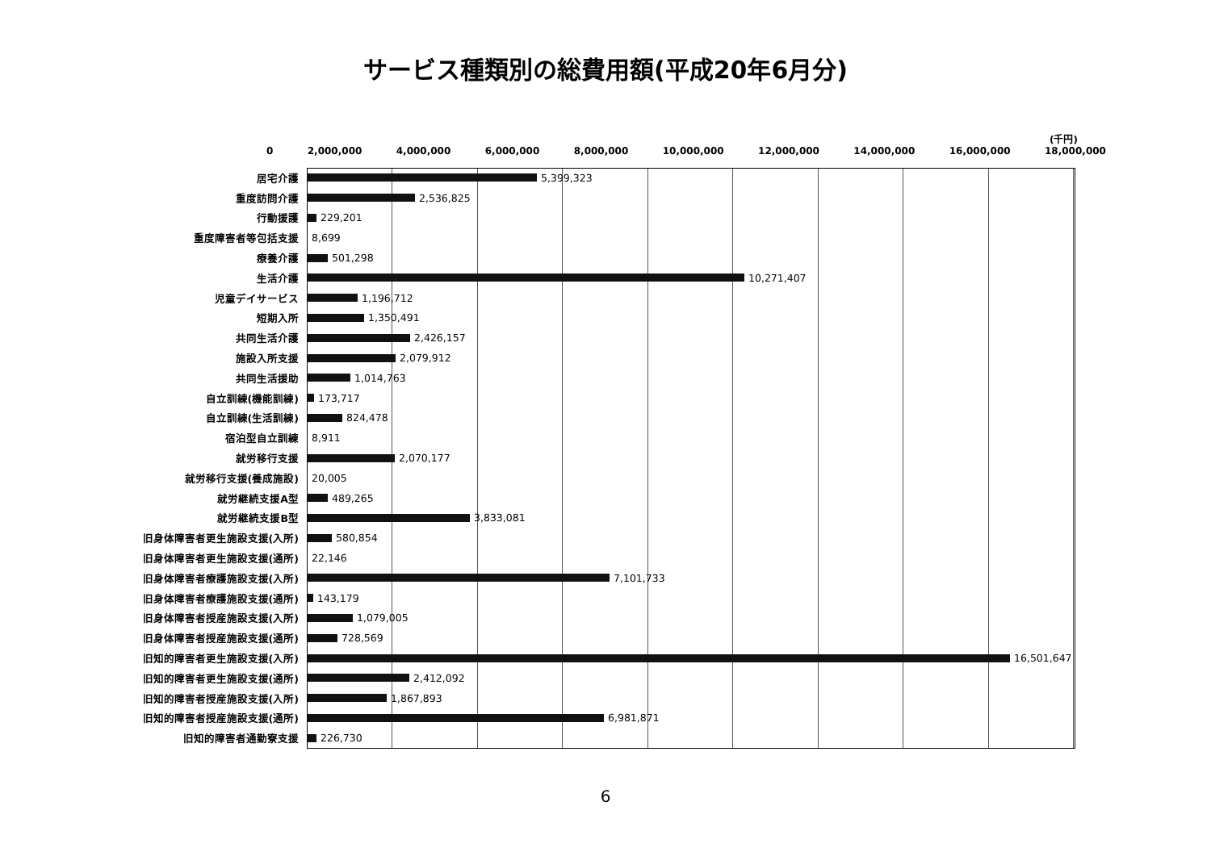サービス種類別の総費用額(平成20年6月分)
(千円)
0 2,000,000 4,000,000 6,000,000 8,000,000 10,000,000 12,000,000 14,000,000 16,000,000 18,000,000
居宅介護 5,399,323
重度訪問介護 2,536,825
行動援護 229,201
重度障害者等包括支援 8,699
療養介護 501,298
生活介護 10,271,407
児童デイサービス 1,196,712
短期入所 1,350,491
共同生活介護 2,426,157
施設入所支援 2,079,912
共同生活援助 1,014,763
自立訓練(機能訓練) 173,717
自立訓練(生活訓練) 824,478
宿泊型自立訓練 8,911
就労移行支援 2,070,177
就労移行支援(養成施設) 20,005
就労継続支援A型 489,265
就労継続支援B型 3,833,081
旧身体障害者更生施設支援(入所) 580,854
旧身体障害者更生施設支援(通所) 22,146
旧身体障害者療護施設支援(入所) 7,101,733
旧身体障害者療護施設支援(通所) 143,179
旧身体障害者授産施設支援(入所) 1,079,005
旧身体障害者授産施設支援(通所) 728,569
旧知的障害者更生施設支援(入所) 16,501,647
旧知的障害者更生施設支援(通所) 2,412,092
旧知的障害者授産施設支援(入所) 1,867,893
旧知的障害者授産施設支援(通所) 6,981,871
旧知的障害者通勤寮支援 226,730
6